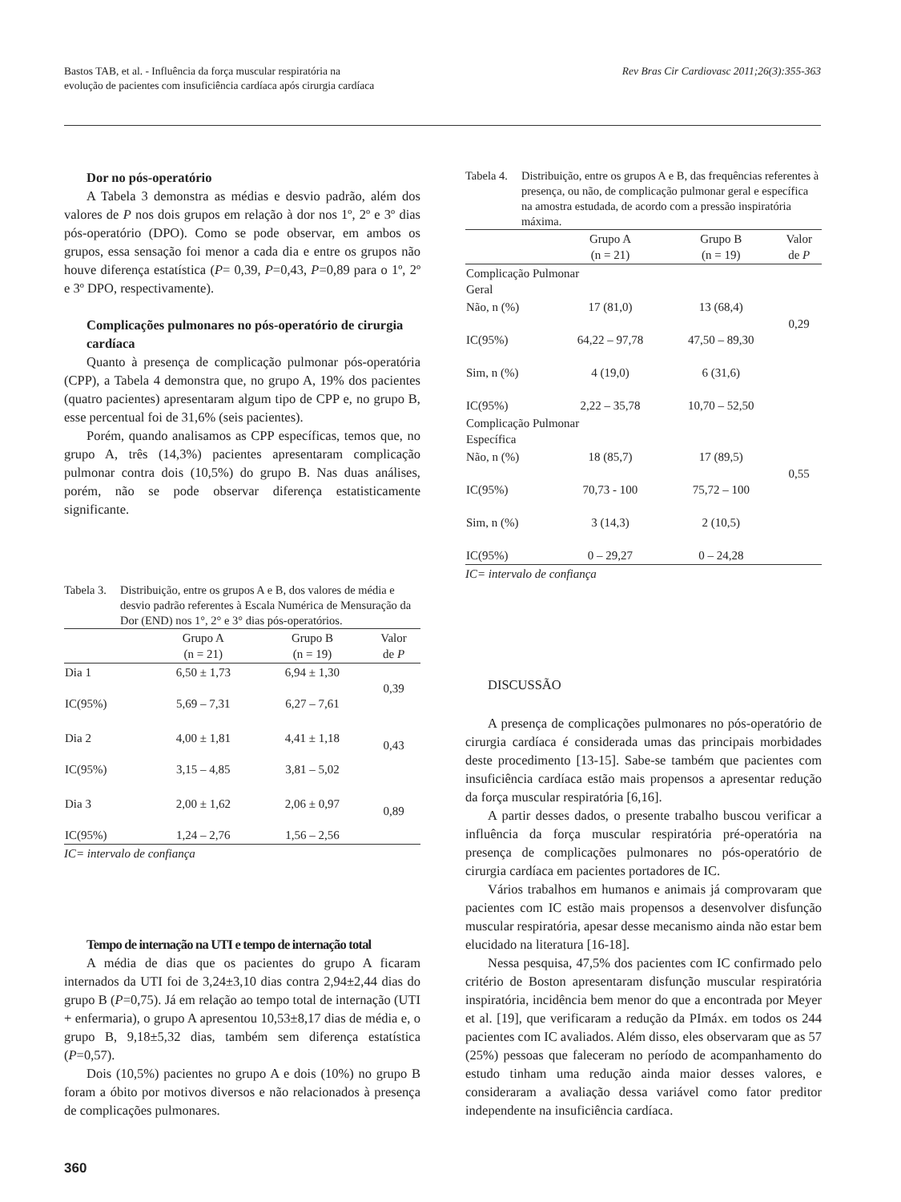Bastos TAB, et al. - Influência da força muscular respiratória na
evolução de pacientes com insuficiência cardíaca após cirurgia cardíaca
Rev Bras Cir Cardiovasc 2011;26(3):355-363
Dor no pós-operatório
A Tabela 3 demonstra as médias e desvio padrão, além dos valores de P nos dois grupos em relação à dor nos 1º, 2º e 3º dias pós-operatório (DPO). Como se pode observar, em ambos os grupos, essa sensação foi menor a cada dia e entre os grupos não houve diferença estatística (P= 0,39, P=0,43, P=0,89 para o 1º, 2º e 3º DPO, respectivamente).
Complicações pulmonares no pós-operatório de cirurgia cardíaca
Quanto à presença de complicação pulmonar pós-operatória (CPP), a Tabela 4 demonstra que, no grupo A, 19% dos pacientes (quatro pacientes) apresentaram algum tipo de CPP e, no grupo B, esse percentual foi de 31,6% (seis pacientes).
Porém, quando analisamos as CPP específicas, temos que, no grupo A, três (14,3%) pacientes apresentaram complicação pulmonar contra dois (10,5%) do grupo B. Nas duas análises, porém, não se pode observar diferença estatisticamente significante.
Tabela 3. Distribuição, entre os grupos A e B, dos valores de média e desvio padrão referentes à Escala Numérica de Mensuração da Dor (END) nos 1°, 2° e 3° dias pós-operatórios.
| | Grupo A (n = 21) | Grupo B (n = 19) | Valor de P |
| --- | --- | --- | --- |
| Dia 1 | 6,50 ± 1,73 | 6,94 ± 1,30 | 0,39 |
| IC(95%) | 5,69 – 7,31 | 6,27 – 7,61 | |
| Dia 2 | 4,00 ± 1,81 | 4,41 ± 1,18 | 0,43 |
| IC(95%) | 3,15 – 4,85 | 3,81 – 5,02 | |
| Dia 3 | 2,00 ± 1,62 | 2,06 ± 0,97 | 0,89 |
| IC(95%) | 1,24 – 2,76 | 1,56 – 2,56 | |
IC= intervalo de confiança
Tempo de internação na UTI e tempo de internação total
A média de dias que os pacientes do grupo A ficaram internados da UTI foi de 3,24±3,10 dias contra 2,94±2,44 dias do grupo B (P=0,75). Já em relação ao tempo total de internação (UTI + enfermaria), o grupo A apresentou 10,53±8,17 dias de média e, o grupo B, 9,18±5,32 dias, também sem diferença estatística (P=0,57).
Dois (10,5%) pacientes no grupo A e dois (10%) no grupo B foram a óbito por motivos diversos e não relacionados à presença de complicações pulmonares.
Tabela 4. Distribuição, entre os grupos A e B, das frequências referentes à presença, ou não, de complicação pulmonar geral e específica na amostra estudada, de acordo com a pressão inspiratória máxima.
| | Grupo A (n = 21) | Grupo B (n = 19) | Valor de P |
| --- | --- | --- | --- |
| Complicação Pulmonar Geral | | | |
| Não, n (%) | 17 (81,0) | 13 (68,4) | 0,29 |
| IC(95%) | 64,22 – 97,78 | 47,50 – 89,30 | |
| Sim, n (%) | 4 (19,0) | 6 (31,6) | |
| IC(95%) | 2,22 – 35,78 | 10,70 – 52,50 | |
| Complicação Pulmonar Específica | | | |
| Não, n (%) | 18 (85,7) | 17 (89,5) | 0,55 |
| IC(95%) | 70,73 - 100 | 75,72 – 100 | |
| Sim, n (%) | 3 (14,3) | 2 (10,5) | |
| IC(95%) | 0 – 29,27 | 0 – 24,28 | |
IC= intervalo de confiança
DISCUSSÃO
A presença de complicações pulmonares no pós-operatório de cirurgia cardíaca é considerada umas das principais morbidades deste procedimento [13-15]. Sabe-se também que pacientes com insuficiência cardíaca estão mais propensos a apresentar redução da força muscular respiratória [6,16].
A partir desses dados, o presente trabalho buscou verificar a influência da força muscular respiratória pré-operatória na presença de complicações pulmonares no pós-operatório de cirurgia cardíaca em pacientes portadores de IC.
Vários trabalhos em humanos e animais já comprovaram que pacientes com IC estão mais propensos a desenvolver disfunção muscular respiratória, apesar desse mecanismo ainda não estar bem elucidado na literatura [16-18].
Nessa pesquisa, 47,5% dos pacientes com IC confirmado pelo critério de Boston apresentaram disfunção muscular respiratória inspiratória, incidência bem menor do que a encontrada por Meyer et al. [19], que verificaram a redução da PImáx. em todos os 244 pacientes com IC avaliados. Além disso, eles observaram que as 57 (25%) pessoas que faleceram no período de acompanhamento do estudo tinham uma redução ainda maior desses valores, e consideraram a avaliação dessa variável como fator preditor independente na insuficiência cardíaca.
360